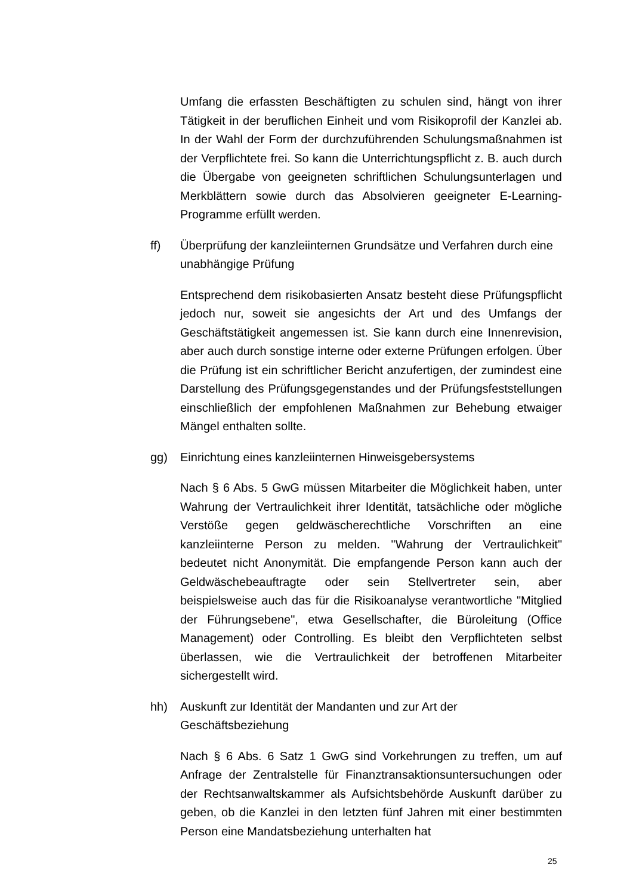Umfang die erfassten Beschäftigten zu schulen sind, hängt von ihrer Tätigkeit in der beruflichen Einheit und vom Risikoprofil der Kanzlei ab. In der Wahl der Form der durchzuführenden Schulungsmaßnahmen ist der Verpflichtete frei. So kann die Unterrichtungspflicht z. B. auch durch die Übergabe von geeigneten schriftlichen Schulungsunterlagen und Merkblättern sowie durch das Absolvieren geeigneter E-Learning-Programme erfüllt werden.
ff) Überprüfung der kanzleiinternen Grundsätze und Verfahren durch eine unabhängige Prüfung
Entsprechend dem risikobasierten Ansatz besteht diese Prüfungspflicht jedoch nur, soweit sie angesichts der Art und des Umfangs der Geschäftstätigkeit angemessen ist. Sie kann durch eine Innenrevision, aber auch durch sonstige interne oder externe Prüfungen erfolgen. Über die Prüfung ist ein schriftlicher Bericht anzufertigen, der zumindest eine Darstellung des Prüfungsgegenstandes und der Prüfungsfeststellungen einschließlich der empfohlenen Maßnahmen zur Behebung etwaiger Mängel enthalten sollte.
gg) Einrichtung eines kanzleiinternen Hinweisgebersystems
Nach § 6 Abs. 5 GwG müssen Mitarbeiter die Möglichkeit haben, unter Wahrung der Vertraulichkeit ihrer Identität, tatsächliche oder mögliche Verstöße gegen geldwäscherechtliche Vorschriften an eine kanzleiinterne Person zu melden. "Wahrung der Vertraulichkeit" bedeutet nicht Anonymität. Die empfangende Person kann auch der Geldwäschebeauftragte oder sein Stellvertreter sein, aber beispielsweise auch das für die Risikoanalyse verantwortliche "Mitglied der Führungsebene", etwa Gesellschafter, die Büroleitung (Office Management) oder Controlling. Es bleibt den Verpflichteten selbst überlassen, wie die Vertraulichkeit der betroffenen Mitarbeiter sichergestellt wird.
hh) Auskunft zur Identität der Mandanten und zur Art der Geschäftsbeziehung
Nach § 6 Abs. 6 Satz 1 GwG sind Vorkehrungen zu treffen, um auf Anfrage der Zentralstelle für Finanztransaktionsuntersuchungen oder der Rechtsanwaltskammer als Aufsichtsbehörde Auskunft darüber zu geben, ob die Kanzlei in den letzten fünf Jahren mit einer bestimmten Person eine Mandatsbeziehung unterhalten hat
25